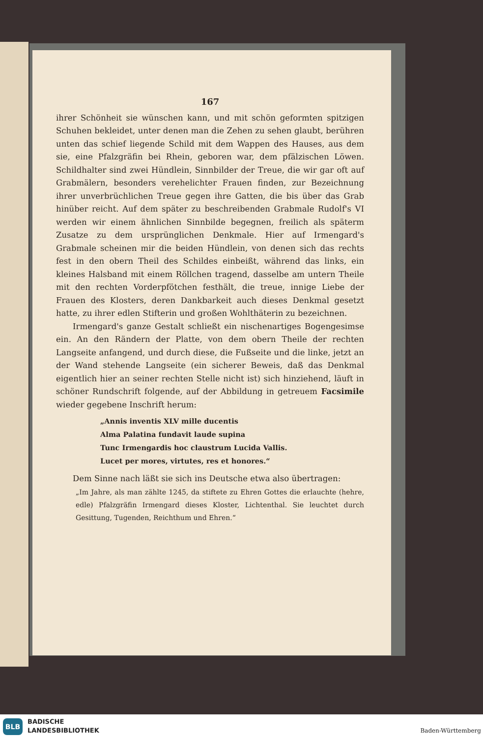167
ihrer Schönheit sie wünschen kann, und mit schön geformten spitzigen Schuhen bekleidet, unter denen man die Zehen zu sehen glaubt, berühren unten das schief liegende Schild mit dem Wappen des Hauses, aus dem sie, eine Pfalzgräfin bei Rhein, geboren war, dem pfälzischen Löwen. Schildhalter sind zwei Hündlein, Sinnbilder der Treue, die wir gar oft auf Grabmälern, besonders verehelichter Frauen finden, zur Bezeichnung ihrer unverbrüchlichen Treue gegen ihre Gatten, die bis über das Grab hinüber reicht. Auf dem später zu beschreibenden Grabmale Rudolf's VI werden wir einem ähnlichen Sinnbilde begegnen, freilich als späterm Zusatze zu dem ursprünglichen Denkmale. Hier auf Irmengard's Grabmale scheinen mir die beiden Hündlein, von denen sich das rechts fest in den obern Theil des Schildes einbeißt, während das links, ein kleines Halsband mit einem Röllchen tragend, dasselbe am untern Theile mit den rechten Vorderpfötchen festhält, die treue, innige Liebe der Frauen des Klosters, deren Dankbarkeit auch dieses Denkmal gesetzt hatte, zu ihrer edlen Stifterin und großen Wohlthäterin zu bezeichnen.
Irmengard's ganze Gestalt schließt ein nischenartiges Bogengesimse ein. An den Rändern der Platte, von dem obern Theile der rechten Langseite anfangend, und durch diese, die Fußseite und die linke, jetzt an der Wand stehende Langseite (ein sicherer Beweis, daß das Denkmal eigentlich hier an seiner rechten Stelle nicht ist) sich hinziehend, läuft in schöner Rundschrift folgende, auf der Abbildung in getreuem Facsimile wieder gegebene Inschrift herum:
„Annis inventis XLV mille ducentis
Alma Palatina fundavit laude supina
Tunc Irmengardis hoc claustrum Lucida Vallis.
Lucet per mores, virtutes, res et honores.“
Dem Sinne nach läßt sie sich ins Deutsche etwa also übertragen:
„Im Jahre, als man zählte 1245, da stiftete zu Ehren Gottes die erlauchte (hehre, edle) Pfalzgräfin Irmengard dieses Kloster, Lichtenthal. Sie leuchtet durch Gesittung, Tugenden, Reichthum und Ehren.“
BLB
BADISCHE
LANDESBIBLIOTHEK
Baden-Württemberg